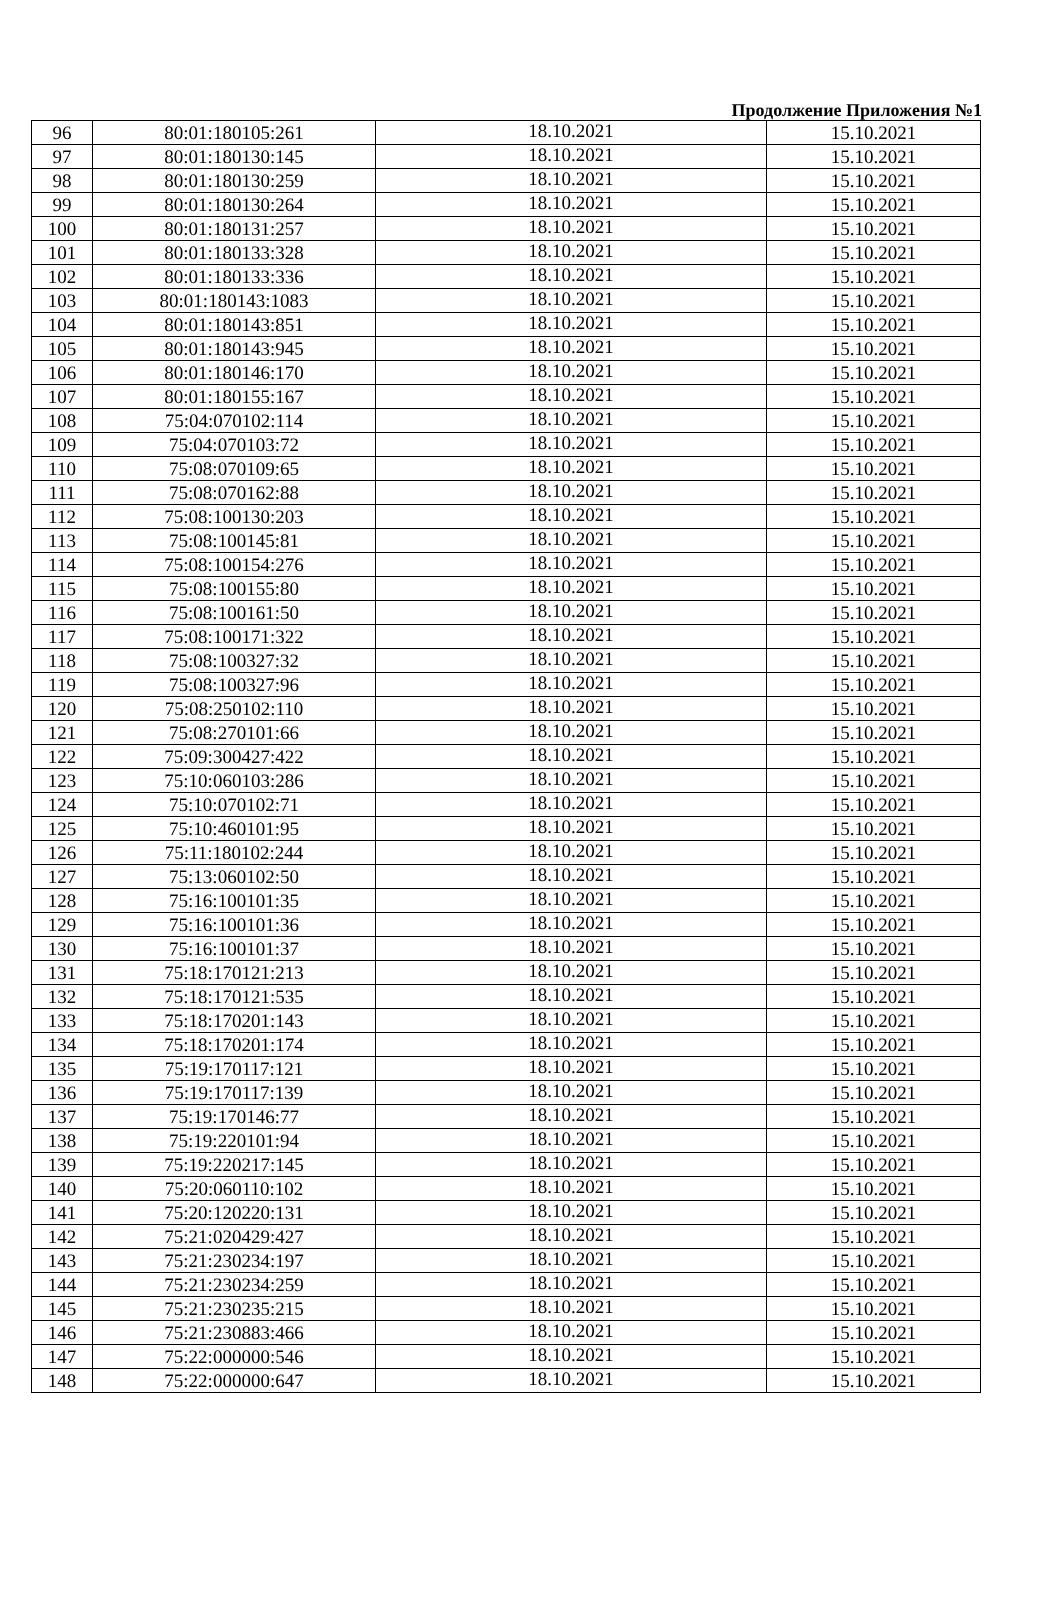Продолжение Приложения №1
| 96 | 80:01:180105:261 | 18.10.2021 | 15.10.2021 |
| 97 | 80:01:180130:145 | 18.10.2021 | 15.10.2021 |
| 98 | 80:01:180130:259 | 18.10.2021 | 15.10.2021 |
| 99 | 80:01:180130:264 | 18.10.2021 | 15.10.2021 |
| 100 | 80:01:180131:257 | 18.10.2021 | 15.10.2021 |
| 101 | 80:01:180133:328 | 18.10.2021 | 15.10.2021 |
| 102 | 80:01:180133:336 | 18.10.2021 | 15.10.2021 |
| 103 | 80:01:180143:1083 | 18.10.2021 | 15.10.2021 |
| 104 | 80:01:180143:851 | 18.10.2021 | 15.10.2021 |
| 105 | 80:01:180143:945 | 18.10.2021 | 15.10.2021 |
| 106 | 80:01:180146:170 | 18.10.2021 | 15.10.2021 |
| 107 | 80:01:180155:167 | 18.10.2021 | 15.10.2021 |
| 108 | 75:04:070102:114 | 18.10.2021 | 15.10.2021 |
| 109 | 75:04:070103:72 | 18.10.2021 | 15.10.2021 |
| 110 | 75:08:070109:65 | 18.10.2021 | 15.10.2021 |
| 111 | 75:08:070162:88 | 18.10.2021 | 15.10.2021 |
| 112 | 75:08:100130:203 | 18.10.2021 | 15.10.2021 |
| 113 | 75:08:100145:81 | 18.10.2021 | 15.10.2021 |
| 114 | 75:08:100154:276 | 18.10.2021 | 15.10.2021 |
| 115 | 75:08:100155:80 | 18.10.2021 | 15.10.2021 |
| 116 | 75:08:100161:50 | 18.10.2021 | 15.10.2021 |
| 117 | 75:08:100171:322 | 18.10.2021 | 15.10.2021 |
| 118 | 75:08:100327:32 | 18.10.2021 | 15.10.2021 |
| 119 | 75:08:100327:96 | 18.10.2021 | 15.10.2021 |
| 120 | 75:08:250102:110 | 18.10.2021 | 15.10.2021 |
| 121 | 75:08:270101:66 | 18.10.2021 | 15.10.2021 |
| 122 | 75:09:300427:422 | 18.10.2021 | 15.10.2021 |
| 123 | 75:10:060103:286 | 18.10.2021 | 15.10.2021 |
| 124 | 75:10:070102:71 | 18.10.2021 | 15.10.2021 |
| 125 | 75:10:460101:95 | 18.10.2021 | 15.10.2021 |
| 126 | 75:11:180102:244 | 18.10.2021 | 15.10.2021 |
| 127 | 75:13:060102:50 | 18.10.2021 | 15.10.2021 |
| 128 | 75:16:100101:35 | 18.10.2021 | 15.10.2021 |
| 129 | 75:16:100101:36 | 18.10.2021 | 15.10.2021 |
| 130 | 75:16:100101:37 | 18.10.2021 | 15.10.2021 |
| 131 | 75:18:170121:213 | 18.10.2021 | 15.10.2021 |
| 132 | 75:18:170121:535 | 18.10.2021 | 15.10.2021 |
| 133 | 75:18:170201:143 | 18.10.2021 | 15.10.2021 |
| 134 | 75:18:170201:174 | 18.10.2021 | 15.10.2021 |
| 135 | 75:19:170117:121 | 18.10.2021 | 15.10.2021 |
| 136 | 75:19:170117:139 | 18.10.2021 | 15.10.2021 |
| 137 | 75:19:170146:77 | 18.10.2021 | 15.10.2021 |
| 138 | 75:19:220101:94 | 18.10.2021 | 15.10.2021 |
| 139 | 75:19:220217:145 | 18.10.2021 | 15.10.2021 |
| 140 | 75:20:060110:102 | 18.10.2021 | 15.10.2021 |
| 141 | 75:20:120220:131 | 18.10.2021 | 15.10.2021 |
| 142 | 75:21:020429:427 | 18.10.2021 | 15.10.2021 |
| 143 | 75:21:230234:197 | 18.10.2021 | 15.10.2021 |
| 144 | 75:21:230234:259 | 18.10.2021 | 15.10.2021 |
| 145 | 75:21:230235:215 | 18.10.2021 | 15.10.2021 |
| 146 | 75:21:230883:466 | 18.10.2021 | 15.10.2021 |
| 147 | 75:22:000000:546 | 18.10.2021 | 15.10.2021 |
| 148 | 75:22:000000:647 | 18.10.2021 | 15.10.2021 |